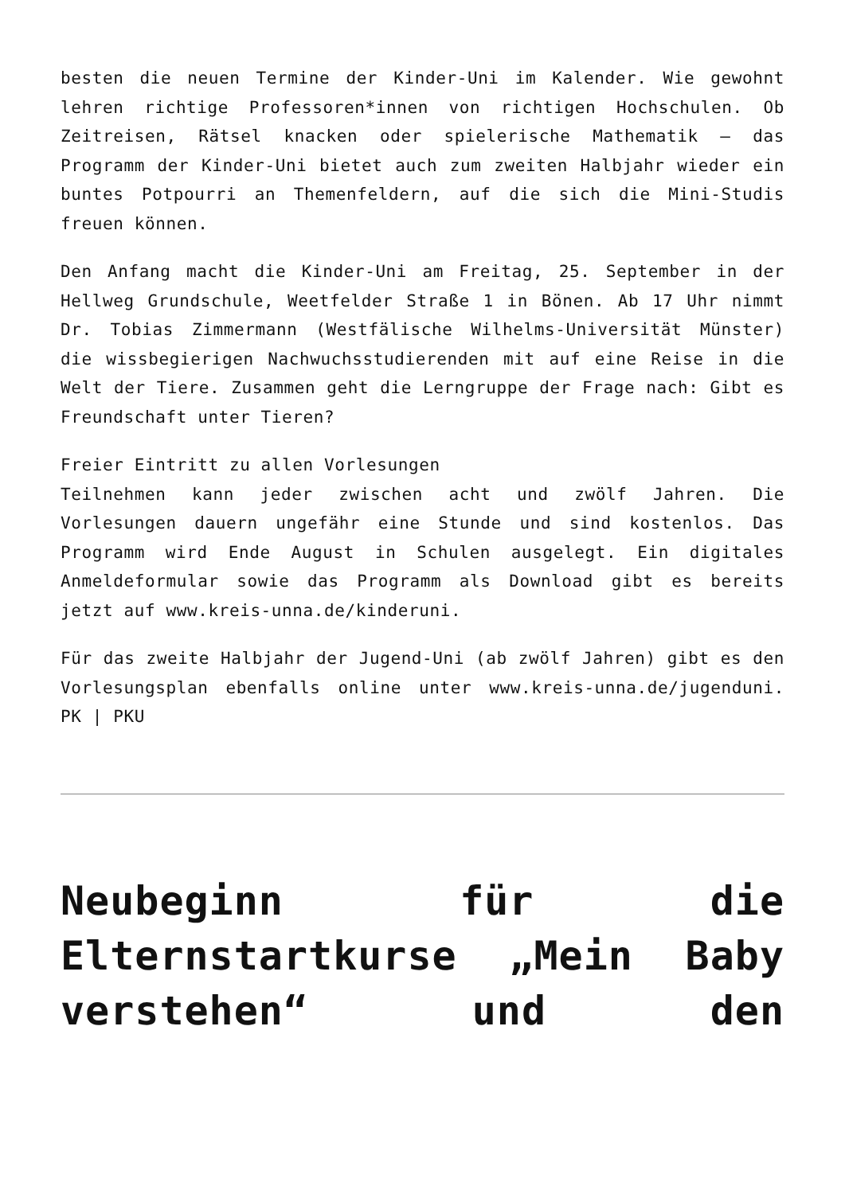besten die neuen Termine der Kinder-Uni im Kalender. Wie gewohnt lehren richtige Professoren*innen von richtigen Hochschulen. Ob Zeitreisen, Rätsel knacken oder spielerische Mathematik – das Programm der Kinder-Uni bietet auch zum zweiten Halbjahr wieder ein buntes Potpourri an Themenfeldern, auf die sich die Mini-Studis freuen können.
Den Anfang macht die Kinder-Uni am Freitag, 25. September in der Hellweg Grundschule, Weetfelder Straße 1 in Bönen. Ab 17 Uhr nimmt Dr. Tobias Zimmermann (Westfälische Wilhelms-Universität Münster) die wissbegierigen Nachwuchsstudierenden mit auf eine Reise in die Welt der Tiere. Zusammen geht die Lerngruppe der Frage nach: Gibt es Freundschaft unter Tieren?
Freier Eintritt zu allen Vorlesungen
Teilnehmen kann jeder zwischen acht und zwölf Jahren. Die Vorlesungen dauern ungefähr eine Stunde und sind kostenlos. Das Programm wird Ende August in Schulen ausgelegt. Ein digitales Anmeldeformular sowie das Programm als Download gibt es bereits jetzt auf www.kreis-unna.de/kinderuni.
Für das zweite Halbjahr der Jugend-Uni (ab zwölf Jahren) gibt es den Vorlesungsplan ebenfalls online unter www.kreis-unna.de/jugenduni. PK | PKU
Neubeginn für die Elternstartkurse „Mein Baby verstehen“ und den